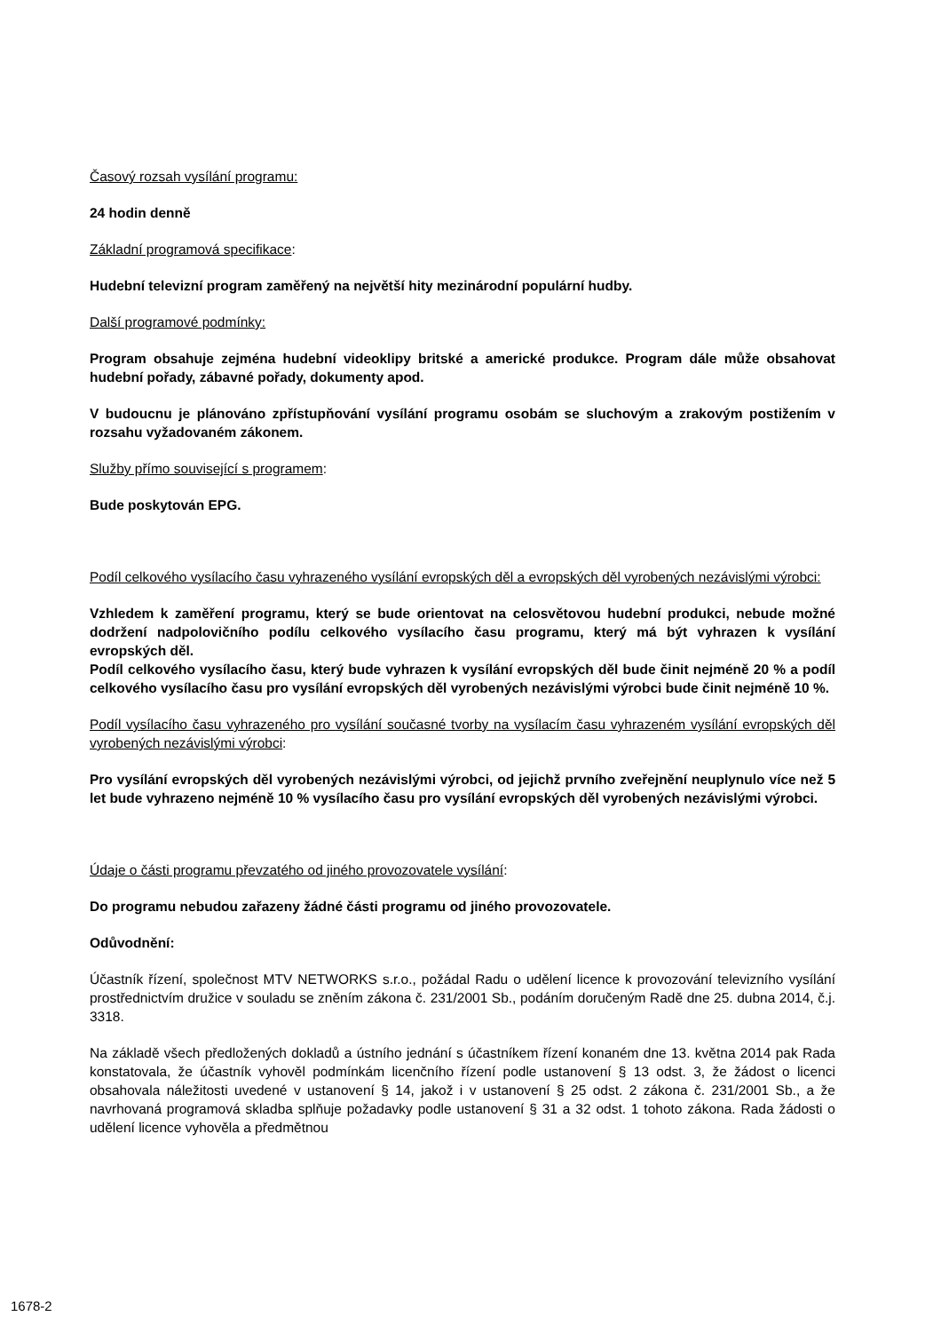Časový rozsah vysílání programu:
24 hodin denně
Základní programová specifikace:
Hudební televizní program zaměřený na největší hity mezinárodní populární hudby.
Další programové podmínky:
Program obsahuje zejména hudební videoklipy britské a americké produkce. Program dále může obsahovat hudební pořady, zábavné pořady, dokumenty apod.
V budoucnu je plánováno zpřístupňování vysílání programu osobám se sluchovým a zrakovým postižením v rozsahu vyžadovaném zákonem.
Služby přímo související s programem:
Bude poskytován EPG.
Podíl celkového vysílacího času vyhrazeného vysílání evropských děl a evropských děl vyrobených nezávislými výrobci:
Vzhledem k zaměření programu, který se bude orientovat na celosvětovou hudební produkci, nebude možné dodržení nadpolovičního podílu celkového vysílacího času programu, který má být vyhrazen k vysílání evropských děl.
Podíl celkového vysílacího času, který bude vyhrazen k vysílání evropských děl bude činit nejméně 20 % a podíl celkového vysílacího času pro vysílání evropských děl vyrobených nezávislými výrobci bude činit nejméně 10 %.
Podíl vysílacího času vyhrazeného pro vysílání současné tvorby na vysílacím času vyhrazeném vysílání evropských děl vyrobených nezávislými výrobci:
Pro vysílání evropských děl vyrobených nezávislými výrobci, od jejichž prvního zveřejnění neuplynulo více než 5 let bude vyhrazeno nejméně 10 % vysílacího času pro vysílání evropských děl vyrobených nezávislými výrobci.
Údaje o části programu převzatého od jiného provozovatele vysílání:
Do programu nebudou zařazeny žádné části programu od jiného provozovatele.
Odůvodnění:
Účastník řízení, společnost MTV NETWORKS s.r.o., požádal Radu o udělení licence k provozování televizního vysílání prostřednictvím družice v souladu se zněním zákona č. 231/2001 Sb., podáním doručeným Radě dne 25. dubna 2014, č.j. 3318.
Na základě všech předložených dokladů a ústního jednání s účastníkem řízení konaném dne 13. května 2014 pak Rada konstatovala, že účastník vyhověl podmínkám licenčního řízení podle ustanovení § 13 odst. 3, že žádost o licenci obsahovala náležitosti uvedené v ustanovení § 14, jakož i v ustanovení § 25 odst. 2 zákona č. 231/2001 Sb., a že navrhovaná programová skladba splňuje požadavky podle ustanovení § 31 a 32 odst. 1 tohoto zákona. Rada žádosti o udělení licence vyhověla a předmětnou
1678-2